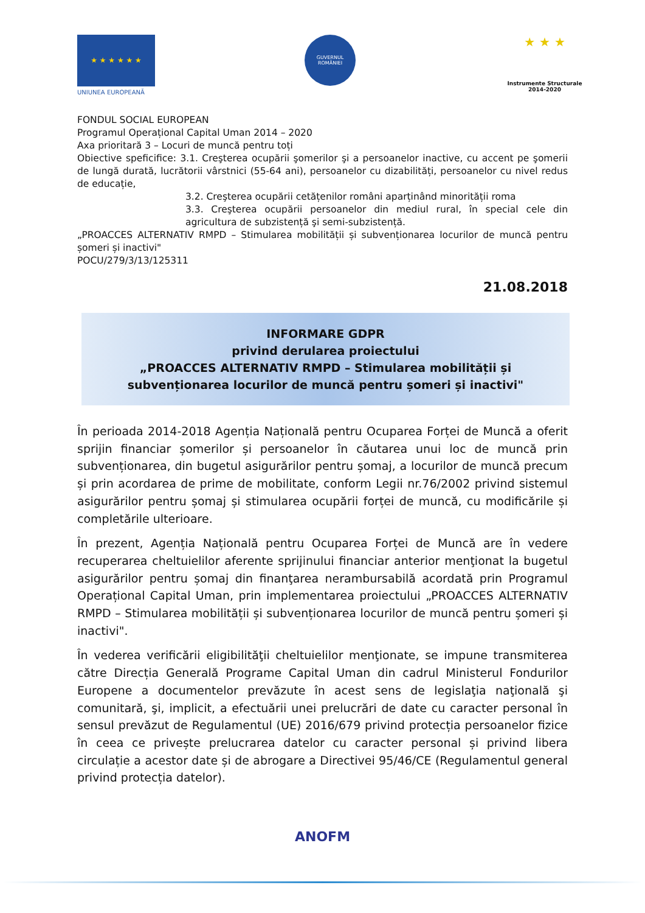★ ★ ★ ★ ★ ★
UNIUNEA EUROPEANĂ
GUVERNUL ROMÂNIEI
★ ★ ★
Instrumente Structurale
2014-2020
FONDUL SOCIAL EUROPEAN
Programul Operațional Capital Uman 2014 – 2020
Axa prioritară 3 – Locuri de muncă pentru toți
Obiective speficifice: 3.1. Creşterea ocupării şomerilor şi a persoanelor inactive, cu accent pe şomerii de lungă durată, lucrătorii vârstnici (55-64 ani), persoanelor cu dizabilități, persoanelor cu nivel redus de educație,
3.2. Creşterea ocupării cetățenilor români aparținând minorității roma
3.3. Creşterea ocupării persoanelor din mediul rural, în special cele din agricultura de subzistență şi semi-subzistență.
„PROACCES ALTERNATIV RMPD – Stimularea mobilității și subvenționarea locurilor de muncă pentru șomeri și inactivi"
POCU/279/3/13/125311
21.08.2018
INFORMARE GDPR
privind derularea proiectului
„PROACCES ALTERNATIV RMPD – Stimularea mobilității și subvenționarea locurilor de muncă pentru șomeri și inactivi"
În perioada 2014-2018 Agenția Națională pentru Ocuparea Forței de Muncă a oferit sprijin financiar șomerilor și persoanelor în căutarea unui loc de muncă prin subvenționarea, din bugetul asigurărilor pentru șomaj, a locurilor de muncă precum și prin acordarea de prime de mobilitate, conform Legii nr.76/2002 privind sistemul asigurărilor pentru șomaj și stimularea ocupării forței de muncă, cu modificările și completările ulterioare.
În prezent, Agenția Națională pentru Ocuparea Forței de Muncă are în vedere recuperarea cheltuielilor aferente sprijinului financiar anterior menţionat la bugetul asigurărilor pentru șomaj din finanţarea nerambursabilă acordată prin Programul Operațional Capital Uman, prin implementarea proiectului „PROACCES ALTERNATIV RMPD – Stimularea mobilității și subvenționarea locurilor de muncă pentru șomeri și inactivi".
În vederea verificării eligibilităţii cheltuielilor menţionate, se impune transmiterea către Direcția Generală Programe Capital Uman din cadrul Ministerul Fondurilor Europene a documentelor prevăzute în acest sens de legislaţia naţională şi comunitară, şi, implicit, a efectuării unei prelucrări de date cu caracter personal în sensul prevăzut de Regulamentul (UE) 2016/679 privind protecția persoanelor fizice în ceea ce privește prelucrarea datelor cu caracter personal și privind libera circulație a acestor date și de abrogare a Directivei 95/46/CE (Regulamentul general privind protecția datelor).
ANOFM